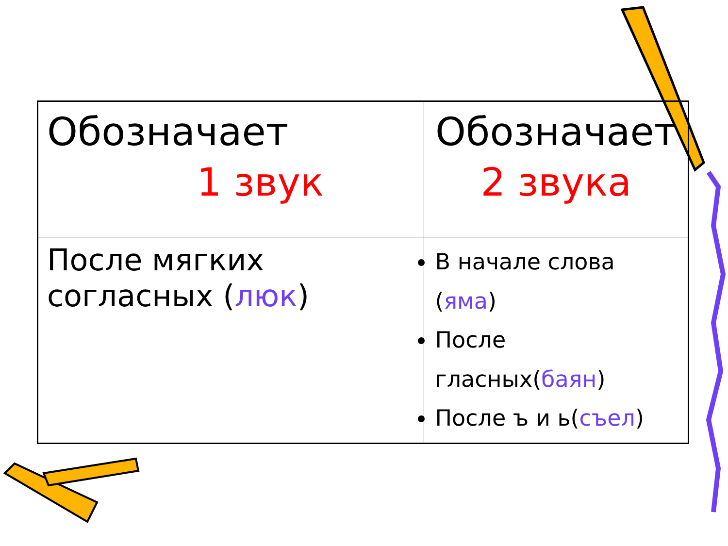| Обозначает 1 звук | Обозначает 2 звука |
| После мягких согласных ( люк ) | В начале слова ( яма ) После гласных( баян ) После ъ и ь( съел ) |